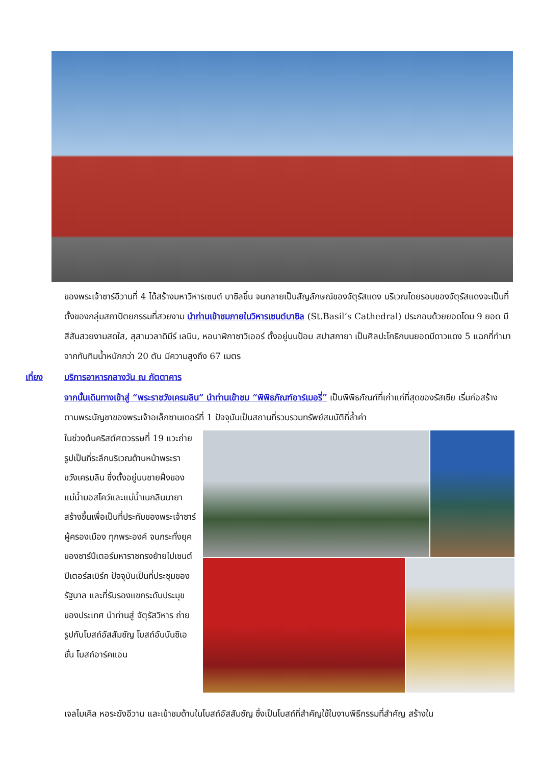ของพระเจ้าซาร์อีวานที่ 4 ได้สร้างมหาวิหารเซนต์ บาซิลขึ้น จนกลายเป็นสัญลักษณ์ของจัตุรัสแดง บริเวณโดยรอบของจัตุรัสแดงจะเป็นที่ตั้งของกลุ่มสถาปัตยกรรมที่สวยงาม นำท่านเข้าชมภายในวิหารเซนต์บาซิล (St.Basil’s Cathedral) ประกอบด้วยยอดโดม 9 ยอด มีสีสันสวยงามสดใส, สุสานวลาดิมีร์ เลนิน, หอนาฬิกาซาวิเออร์ ตั้งอยู่บนป้อม สปาสกายา เป็นศิลปะโกธิกบนยอดมีดาวแดง 5 แฉกที่ทำมาจากทับทิมน้ำหนักกว่า 20 ตัน มีความสูงถึง 67 เมตร
เที่ยง บริการอาหารกลางวัน ณ ภัตตาคาร
จากนั้นเดินทางเข้าสู่ “พระราชวังเครมลิน” นำท่านเข้าชม “พิพิธภัณฑ์อาร์เมอรี่” เป็นพิพิธภัณฑ์ที่เก่าแก่ที่สุดของรัสเซีย เริ่มก่อสร้างตามพระบัญชาของพระเจ้าอเล็กซานเดอร์ที่ 1 ปัจจุบันเป็นสถานที่รวบรวมทรัพย์สมบัติที่ล้ำค่า
ในช่วงต้นคริสต์ศตวรรษที่ 19 แวะถ่ายรูปเป็นที่ระลึกบริเวณด้านหน้าพระราชวังเครมลิน ซึ่งตั้งอยู่บนชายฝั่งของแม่น้ำมอสโคว์และแม่น้ำเนกลินนายา สร้างขึ้นเพื่อเป็นที่ประทับของพระเจ้าซาร์ผู้ครองเมือง ทุกพระองค์ จนกระทั่งยุคของซาร์ปีเตอร์มหาราชทรงย้ายไปเซนต์ปีเตอร์สเบิร์ก ปัจจุบันเป็นที่ประชุมของรัฐบาล และที่รับรองแขกระดับประมุขของประเทศ นำท่านสู่ จัตุรัสวิหาร ถ่ายรูปกับโบสถ์อัสสัมชัญ โบสถ์อันนันซิเอชั่น โบสถ์อาร์คแอน
เจลไมเคิล หอระฆังอีวาน และเข้าชมด้านในโบสถ์อัสสัมชัญ ซึ่งเป็นโบสถ์ที่สำคัญใช้ในงานพิธีกรรมที่สำคัญ สร้างใน